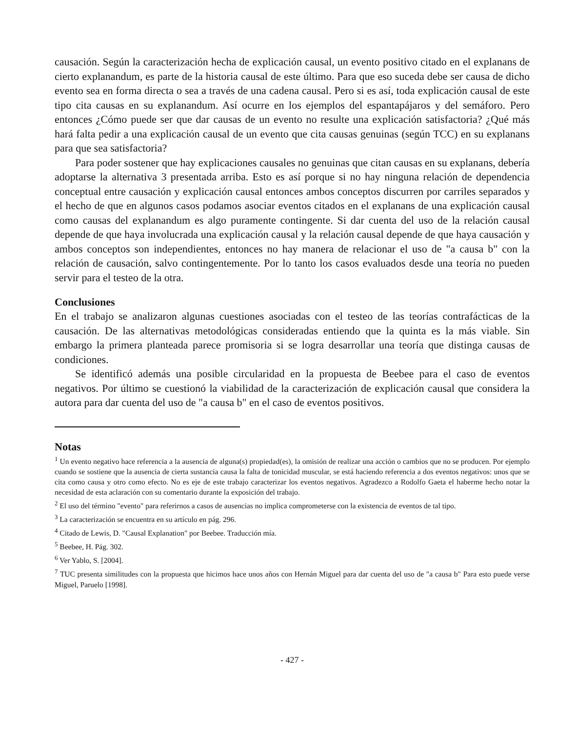causación. Según la caracterización hecha de explicación causal, un evento positivo citado en el explanans de cierto explanandum, es parte de la historia causal de este último. Para que eso suceda debe ser causa de dicho evento sea en forma directa o sea a través de una cadena causal. Pero si es así, toda explicación causal de este tipo cita causas en su explanandum. Así ocurre en los ejemplos del espantapájaros y del semáforo. Pero entonces ¿Cómo puede ser que dar causas de un evento no resulte una explicación satisfactoria? ¿Qué más hará falta pedir a una explicación causal de un evento que cita causas genuinas (según TCC) en su explanans para que sea satisfactoria?
Para poder sostener que hay explicaciones causales no genuinas que citan causas en su explanans, debería adoptarse la alternativa 3 presentada arriba. Esto es así porque si no hay ninguna relación de dependencia conceptual entre causación y explicación causal entonces ambos conceptos discurren por carriles separados y el hecho de que en algunos casos podamos asociar eventos citados en el explanans de una explicación causal como causas del explanandum es algo puramente contingente. Si dar cuenta del uso de la relación causal depende de que haya involucrada una explicación causal y la relación causal depende de que haya causación y ambos conceptos son independientes, entonces no hay manera de relacionar el uso de "a causa b" con la relación de causación, salvo contingentemente. Por lo tanto los casos evaluados desde una teoría no pueden servir para el testeo de la otra.
Conclusiones
En el trabajo se analizaron algunas cuestiones asociadas con el testeo de las teorías contrafácticas de la causación. De las alternativas metodológicas consideradas entiendo que la quinta es la más viable. Sin embargo la primera planteada parece promisoria si se logra desarrollar una teoría que distinga causas de condiciones.
Se identificó además una posible circularidad en la propuesta de Beebee para el caso de eventos negativos. Por último se cuestionó la viabilidad de la caracterización de explicación causal que considera la autora para dar cuenta del uso de "a causa b" en el caso de eventos positivos.
Notas
<sup>1</sup> Un evento negativo hace referencia a la ausencia de alguna(s) propiedad(es), la omisión de realizar una acción o cambios que no se producen. Por ejemplo cuando se sostiene que la ausencia de cierta sustancia causa la falta de tonicidad muscular, se está haciendo referencia a dos eventos negativos: unos que se cita como causa y otro como efecto. No es eje de este trabajo caracterizar los eventos negativos. Agradezco a Rodolfo Gaeta el haberme hecho notar la necesidad de esta aclaración con su comentario durante la exposición del trabajo.
<sup>2</sup> El uso del término "evento" para referirnos a casos de ausencias no implica comprometerse con la existencia de eventos de tal tipo.
<sup>3</sup> La caracterización se encuentra en su artículo en pág. 296.
<sup>4</sup> Citado de Lewis, D. "Causal Explanation" por Beebee. Traducción mía.
<sup>5</sup> Beebee, H. Pág. 302.
<sup>6</sup> Ver Yablo, S. [2004].
<sup>7</sup> TUC presenta similitudes con la propuesta que hicimos hace unos años con Hernán Miguel para dar cuenta del uso de "a causa b" Para esto puede verse Miguel, Paruelo [1998].
- 427 -